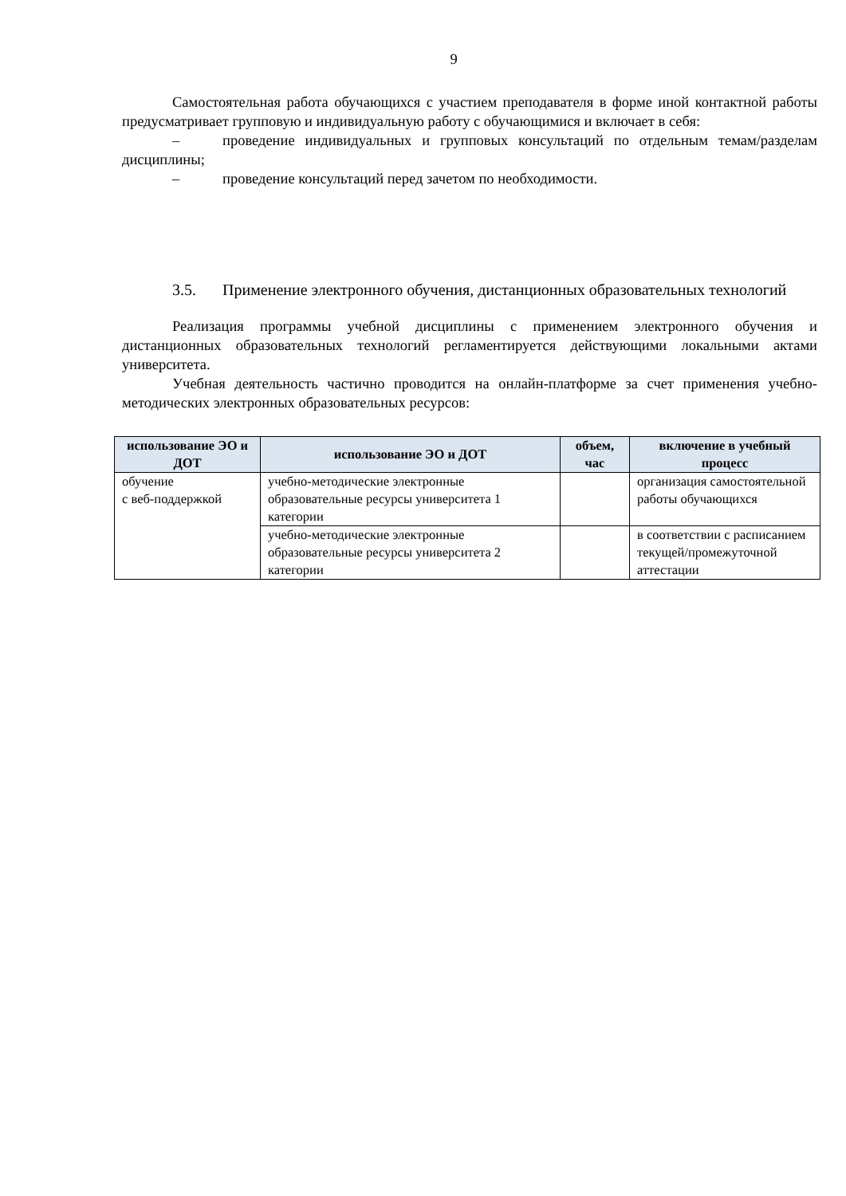9
Самостоятельная работа обучающихся с участием преподавателя в форме иной контактной работы предусматривает групповую и индивидуальную работу с обучающимися и включает в себя:
– проведение индивидуальных и групповых консультаций по отдельным темам/разделам дисциплины;
– проведение консультаций перед зачетом по необходимости.
3.5. Применение электронного обучения, дистанционных образовательных технологий
Реализация программы учебной дисциплины с применением электронного обучения и дистанционных образовательных технологий регламентируется действующими локальными актами университета.
Учебная деятельность частично проводится на онлайн-платформе за счет применения учебно-методических электронных образовательных ресурсов:
| использование ЭО и ДОТ | использование ЭО и ДОТ | объем, час | включение в учебный процесс |
| --- | --- | --- | --- |
| обучение с веб-поддержкой | учебно-методические электронные образовательные ресурсы университета 1 категории | | организация самостоятельной работы обучающихся |
| | учебно-методические электронные образовательные ресурсы университета 2 категории | | в соответствии с расписанием текущей/промежуточной аттестации |